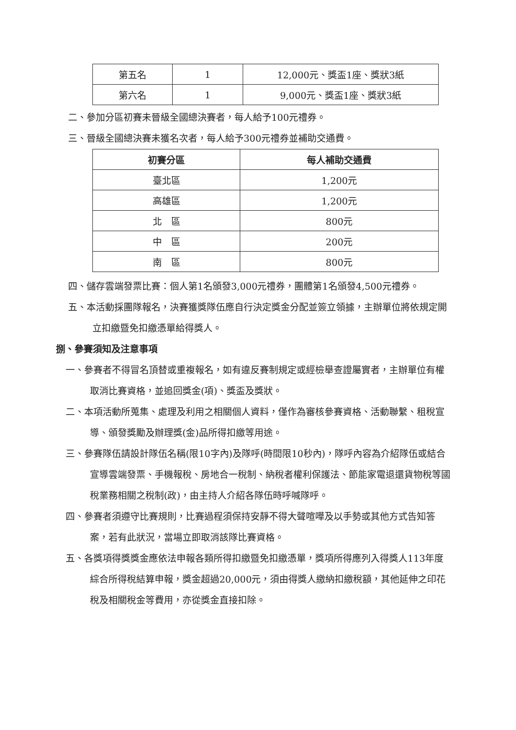| 第五名 | 1 | 12,000元、獎盃1座、獎狀3紙 |
| 第六名 | 1 | 9,000元、獎盃1座、獎狀3紙 |
二、參加分區初賽未晉級全國總決賽者，每人給予100元禮券。
三、晉級全國總決賽未獲名次者，每人給予300元禮券並補助交通費。
| 初賽分區 | 每人補助交通費 |
| --- | --- |
| 臺北區 | 1,200元 |
| 高雄區 | 1,200元 |
| 北 區 | 800元 |
| 中 區 | 200元 |
| 南 區 | 800元 |
四、儲存雲端發票比賽：個人第1名頒發3,000元禮券，團體第1名頒發4,500元禮券。
五、本活動採團隊報名，決賽獲獎隊伍應自行決定獎金分配並簽立領據，主辦單位將依規定開立扣繳暨免扣繳憑單給得獎人。
捌、參賽須知及注意事項
一、參賽者不得冒名頂替或重複報名，如有違反賽制規定或經檢舉查證屬實者，主辦單位有權取消比賽資格，並追回獎金(項)、獎盃及獎狀。
二、本項活動所蒐集、處理及利用之相關個人資料，僅作為審核參賽資格、活動聯繫、租稅宣導、頒發獎勵及辦理獎(金)品所得扣繳等用途。
三、參賽隊伍請設計隊伍名稱(限10字內)及隊呼(時間限10秒內)，隊呼內容為介紹隊伍或結合宣導雲端發票、手機報稅、房地合一稅制、納稅者權利保護法、節能家電退還貨物稅等國稅業務相關之稅制(政)，由主持人介紹各隊伍時呼喊隊呼。
四、參賽者須遵守比賽規則，比賽過程須保持安靜不得大聲喧嘩及以手勢或其他方式告知答案，若有此狀況，當場立即取消該隊比賽資格。
五、各獎項得獎獎金應依法申報各類所得扣繳暨免扣繳憑單，獎項所得應列入得獎人113年度綜合所得稅結算申報，獎金超過20,000元，須由得獎人繳納扣繳稅額，其他延伸之印花稅及相關稅金等費用，亦從獎金直接扣除。